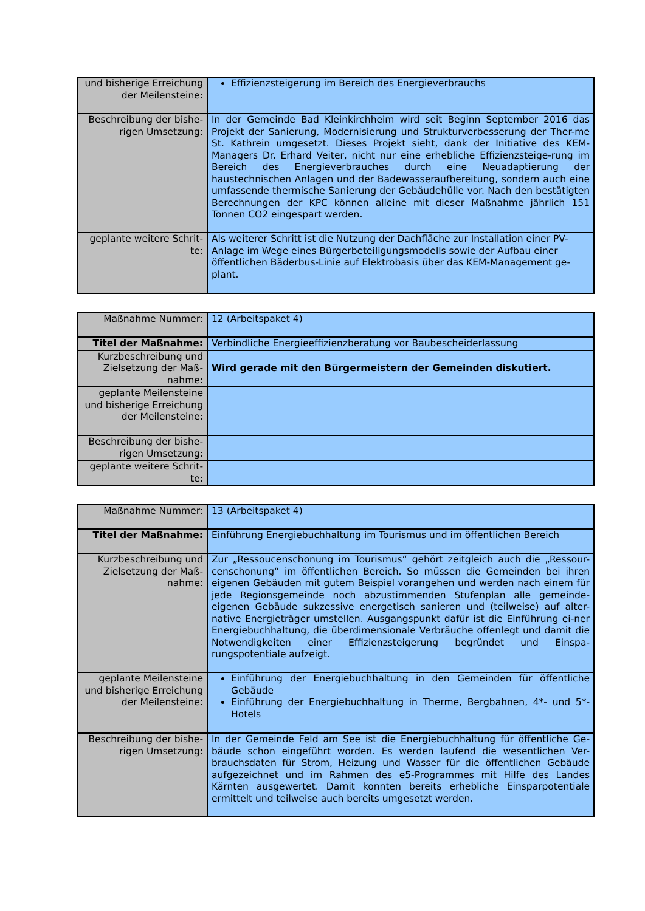| und bisherige Erreichung der Meilensteine: | Effizienzsteigerung im Bereich des Energieverbrauchs |
| Beschreibung der bishe-rigen Umsetzung: | In der Gemeinde Bad Kleinkirchheim wird seit Beginn September 2016 das Projekt der Sanierung, Modernisierung und Strukturverbesserung der Ther-me St. Kathrein umgesetzt. Dieses Projekt sieht, dank der Initiative des KEM-Managers Dr. Erhard Veiter, nicht nur eine erhebliche Effizienzsteige-rung im Bereich des Energieverbrauches durch eine Neuadaptierung der haustechnischen Anlagen und der Badewasseraufbereitung, sondern auch eine umfassende thermische Sanierung der Gebäudehülle vor. Nach den bestätigten Berechnungen der KPC können alleine mit dieser Maßnahme jährlich 151 Tonnen CO2 eingespart werden. |
| geplante weitere Schrit-te: | Als weiterer Schritt ist die Nutzung der Dachfläche zur Installation einer PV-Anlage im Wege eines Bürgerbeteiligungsmodells sowie der Aufbau einer öffentlichen Bäderbus-Linie auf Elektrobasis über das KEM-Management ge-plant. |
| Maßnahme Nummer: | 12 (Arbeitspaket 4) |
| Titel der Maßnahme: | Verbindliche Energieeffizienzberatung vor Baubescheiderlassung |
| Kurzbeschreibung und Zielsetzung der Maß-nahme: | Wird gerade mit den Bürgermeistern der Gemeinden diskutiert. |
| geplante Meilensteine und bisherige Erreichung der Meilensteine: | |
| Beschreibung der bishe-rigen Umsetzung: | |
| geplante weitere Schrit-te: | |
| Maßnahme Nummer: | 13 (Arbeitspaket 4) |
| Titel der Maßnahme: | Einführung Energiebuchhaltung im Tourismus und im öffentlichen Bereich |
| Kurzbeschreibung und Zielsetzung der Maß-nahme: | Zur „Ressoucenschonung im Tourismus“ gehört zeitgleich auch die „Ressour-censchonung“ im öffentlichen Bereich. So müssen die Gemeinden bei ihren eigenen Gebäuden mit gutem Beispiel vorangehen und werden nach einem für jede Regionsgemeinde noch abzustimmenden Stufenplan alle gemeinde-eigenen Gebäude sukzessive energetisch sanieren und (teilweise) auf alter-native Energieträger umstellen. Ausgangspunkt dafür ist die Einführung ei-ner Energiebuchhaltung, die überdimensionale Verbräuche offenlegt und damit die Notwendigkeiten einer Effizienzsteigerung begründet und Einspa-rungspotentiale aufzeigt. |
| geplante Meilensteine und bisherige Erreichung der Meilensteine: | Einführung der Energiebuchhaltung in den Gemeinden für öffentliche Gebäude Einführung der Energiebuchhaltung in Therme, Bergbahnen, 4*- und 5*-Hotels |
| Beschreibung der bishe-rigen Umsetzung: | In der Gemeinde Feld am See ist die Energiebuchhaltung für öffentliche Ge-bäude schon eingeführt worden. Es werden laufend die wesentlichen Ver-brauchsdaten für Strom, Heizung und Wasser für die öffentlichen Gebäude aufgezeichnet und im Rahmen des e5-Programmes mit Hilfe des Landes Kärnten ausgewertet. Damit konnten bereits erhebliche Einsparpotentiale ermittelt und teilweise auch bereits umgesetzt werden. |